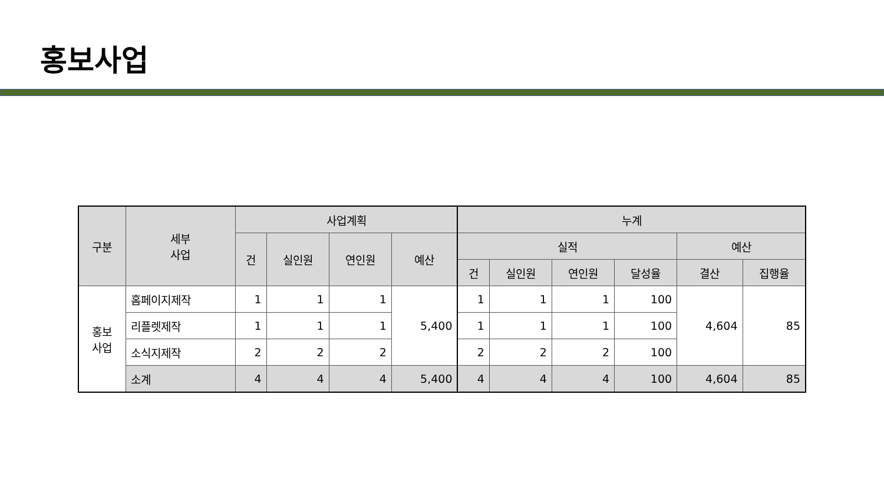홍보사업
| 구분 | 세부 사업 | 사업계획 | | | | 누계 | | | | | |
| --- | --- | --- | --- | --- | --- | --- | --- | --- | --- | --- | --- |
| | | 건 | 실인원 | 연인원 | 예산 | 실적 | | | | 예산 | |
| | | | | | | 건 | 실인원 | 연인원 | 달성율 | 결산 | 집행율 |
| 홍보 사업 | 홈페이지제작 | 1 | 1 | 1 | 5,400 | 1 | 1 | 1 | 100 | 4,604 | 85 |
| | 리플렛제작 | 1 | 1 | 1 | | 1 | 1 | 1 | 100 | | |
| | 소식지제작 | 2 | 2 | 2 | | 2 | 2 | 2 | 100 | | |
| | 소계 | 4 | 4 | 4 | 5,400 | 4 | 4 | 4 | 100 | 4,604 | 85 |